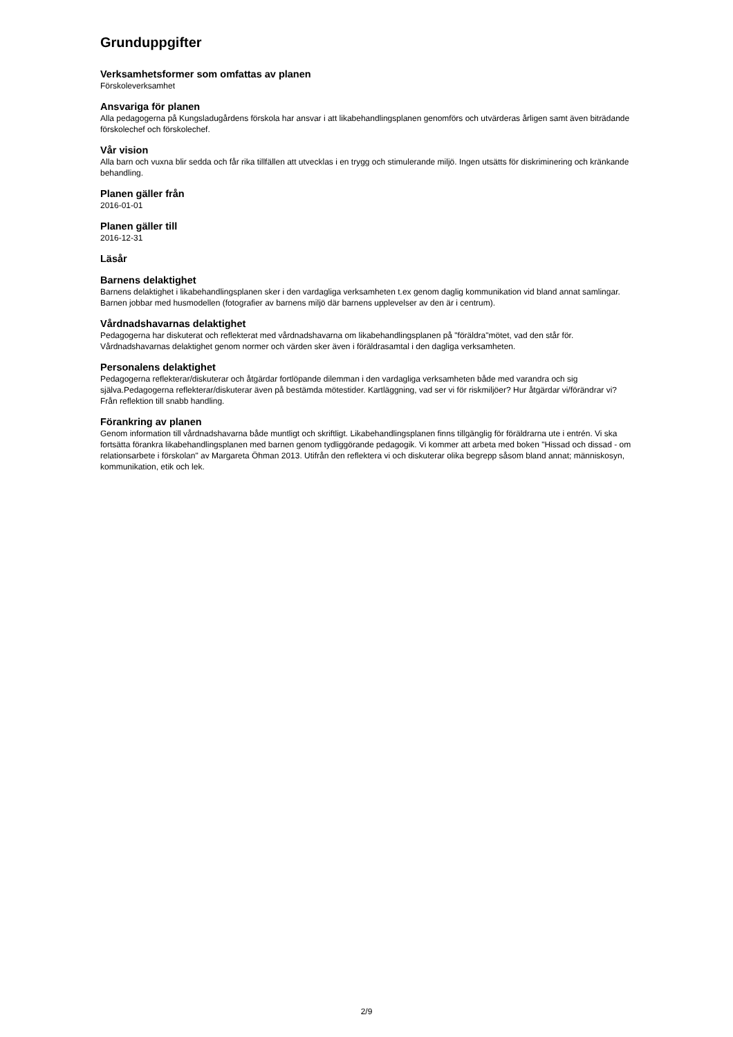Grunduppgifter
Verksamhetsformer som omfattas av planen
Förskoleverksamhet
Ansvariga för planen
Alla pedagogerna på Kungsladugårdens förskola har ansvar i att likabehandlingsplanen genomförs och utvärderas årligen samt även biträdande förskolechef och förskolechef.
Vår vision
Alla barn och vuxna blir sedda och får rika tillfällen att utvecklas i en trygg och stimulerande miljö. Ingen utsätts för diskriminering och kränkande behandling.
Planen gäller från
2016-01-01
Planen gäller till
2016-12-31
Läsår
Barnens delaktighet
Barnens delaktighet i likabehandlingsplanen sker i den vardagliga verksamheten t.ex genom daglig kommunikation vid bland annat samlingar. Barnen jobbar med husmodellen (fotografier av barnens miljö där barnens upplevelser av den är i centrum).
Vårdnadshavarnas delaktighet
Pedagogerna har diskuterat och reflekterat med vårdnadshavarna om likabehandlingsplanen på "föräldra"mötet, vad den står för. Vårdnadshavarnas delaktighet genom normer och värden sker även i föräldrasamtal i den dagliga verksamheten.
Personalens delaktighet
Pedagogerna reflekterar/diskuterar och åtgärdar fortlöpande dilemman i den vardagliga verksamheten både med varandra och sig själva.Pedagogerna reflekterar/diskuterar även på bestämda mötestider. Kartläggning, vad ser vi för riskmiljöer? Hur åtgärdar vi/förändrar vi? Från reflektion till snabb handling.
Förankring av planen
Genom information till vårdnadshavarna både muntligt och skriftligt. Likabehandlingsplanen finns tillgänglig för föräldrarna ute i entrén. Vi ska fortsätta förankra likabehandlingsplanen med barnen genom tydliggörande pedagogik. Vi kommer att arbeta med boken "Hissad och dissad - om relationsarbete i förskolan" av Margareta Öhman 2013. Utifrån den reflektera vi och diskuterar olika begrepp såsom bland annat; människosyn, kommunikation, etik och lek.
2/9